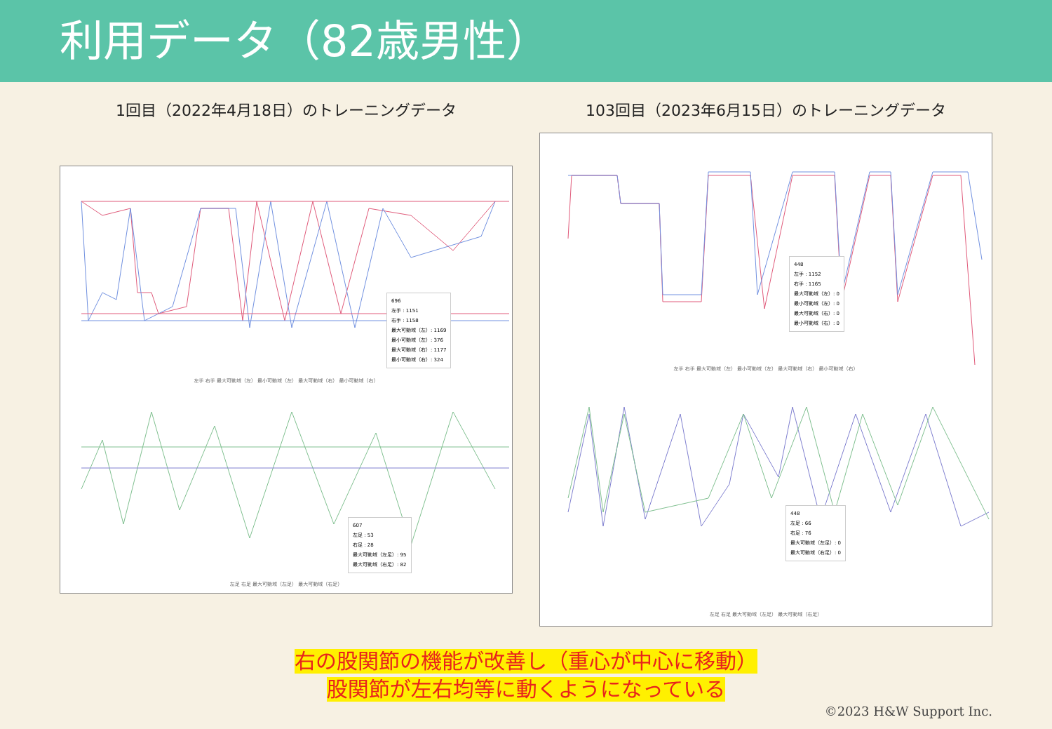利用データ（82歳男性）
1回目（2022年4月18日）のトレーニングデータ
696
左手 : 1151
右手 : 1158
最大可動域（左）: 1169
最小可動域（左）: 376
最大可動域（右）: 1177
最小可動域（右）: 324
左手 右手 最大可動域（左） 最小可動域（左） 最大可動域（右） 最小可動域（右）
607
左足 : 53
右足 : 28
最大可動域（左足）: 95
最大可動域（右足）: 82
左足 右足 最大可動域（左足） 最大可動域（右足）
103回目（2023年6月15日）のトレーニングデータ
448
左手 : 1152
右手 : 1165
最大可動域（左）: 0
最小可動域（左）: 0
最大可動域（右）: 0
最小可動域（右）: 0
左手 右手 最大可動域（左） 最小可動域（左） 最大可動域（右） 最小可動域（右）
448
左足 : 66
右足 : 76
最大可動域（左足）: 0
最大可動域（右足）: 0
左足 右足 最大可動域（左足） 最大可動域（右足）
右の股関節の機能が改善し（重心が中心に移動）
股関節が左右均等に動くようになっている
©2023 H&W Support Inc.